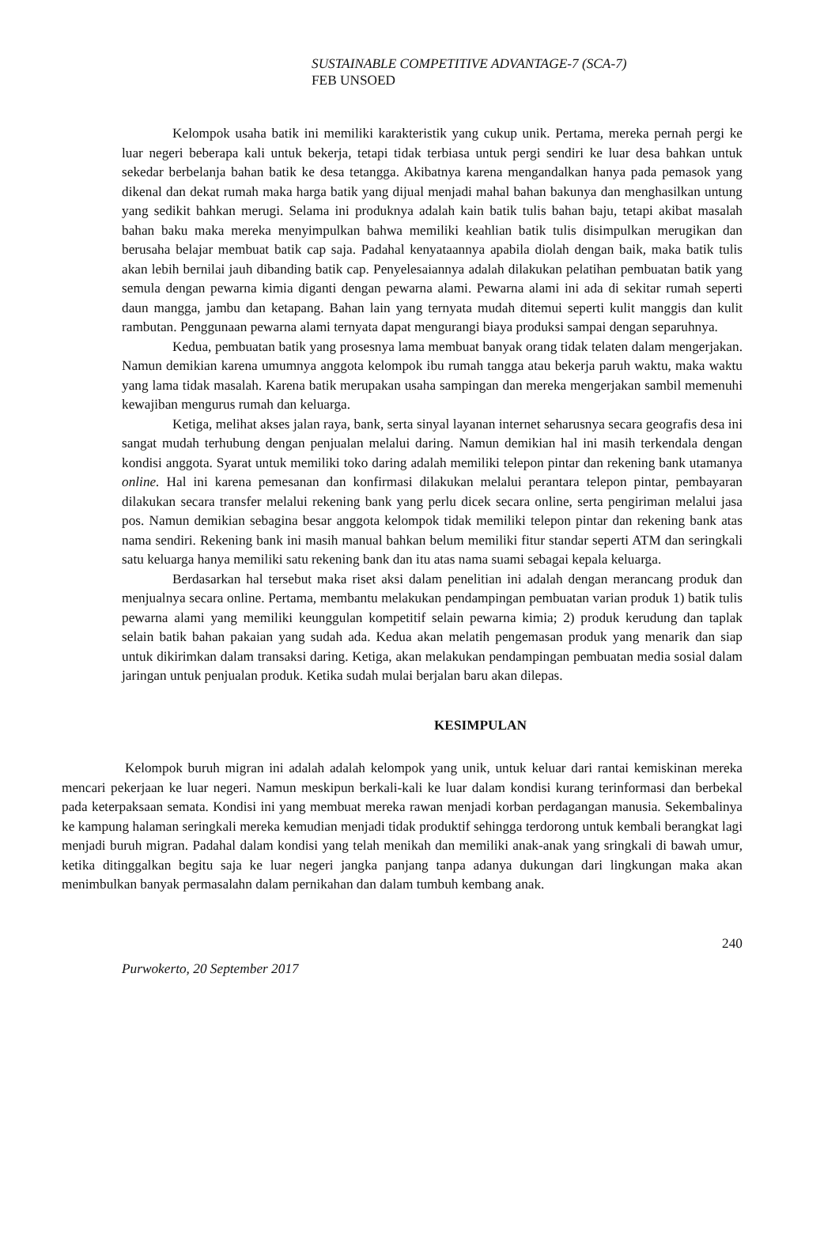SUSTAINABLE COMPETITIVE ADVANTAGE-7 (SCA-7)
FEB UNSOED
Kelompok usaha batik ini memiliki karakteristik yang cukup unik. Pertama, mereka pernah pergi ke luar negeri beberapa kali untuk bekerja, tetapi tidak terbiasa untuk pergi sendiri ke luar desa bahkan untuk sekedar berbelanja bahan batik ke desa tetangga. Akibatnya karena mengandalkan hanya pada pemasok yang dikenal dan dekat rumah maka harga batik yang dijual menjadi mahal bahan bakunya dan menghasilkan untung yang sedikit bahkan merugi. Selama ini produknya adalah kain batik tulis bahan baju, tetapi akibat masalah bahan baku maka mereka menyimpulkan bahwa memiliki keahlian batik tulis disimpulkan merugikan dan berusaha belajar membuat batik cap saja. Padahal kenyataannya apabila diolah dengan baik, maka batik tulis akan lebih bernilai jauh dibanding batik cap. Penyelesaiannya adalah dilakukan pelatihan pembuatan batik yang semula dengan pewarna kimia diganti dengan pewarna alami. Pewarna alami ini ada di sekitar rumah seperti daun mangga, jambu dan ketapang. Bahan lain yang ternyata mudah ditemui seperti kulit manggis dan kulit rambutan. Penggunaan pewarna alami ternyata dapat mengurangi biaya produksi sampai dengan separuhnya.
Kedua, pembuatan batik yang prosesnya lama membuat banyak orang tidak telaten dalam mengerjakan. Namun demikian karena umumnya anggota kelompok ibu rumah tangga atau bekerja paruh waktu, maka waktu yang lama tidak masalah. Karena batik merupakan usaha sampingan dan mereka mengerjakan sambil memenuhi kewajiban mengurus rumah dan keluarga.
Ketiga, melihat akses jalan raya, bank, serta sinyal layanan internet seharusnya secara geografis desa ini sangat mudah terhubung dengan penjualan melalui daring. Namun demikian hal ini masih terkendala dengan kondisi anggota. Syarat untuk memiliki toko daring adalah memiliki telepon pintar dan rekening bank utamanya online. Hal ini karena pemesanan dan konfirmasi dilakukan melalui perantara telepon pintar, pembayaran dilakukan secara transfer melalui rekening bank yang perlu dicek secara online, serta pengiriman melalui jasa pos. Namun demikian sebagina besar anggota kelompok tidak memiliki telepon pintar dan rekening bank atas nama sendiri. Rekening bank ini masih manual bahkan belum memiliki fitur standar seperti ATM dan seringkali satu keluarga hanya memiliki satu rekening bank dan itu atas nama suami sebagai kepala keluarga.
Berdasarkan hal tersebut maka riset aksi dalam penelitian ini adalah dengan merancang produk dan menjualnya secara online. Pertama, membantu melakukan pendampingan pembuatan varian produk 1) batik tulis pewarna alami yang memiliki keunggulan kompetitif selain pewarna kimia; 2) produk kerudung dan taplak selain batik bahan pakaian yang sudah ada. Kedua akan melatih pengemasan produk yang menarik dan siap untuk dikirimkan dalam transaksi daring. Ketiga, akan melakukan pendampingan pembuatan media sosial dalam jaringan untuk penjualan produk. Ketika sudah mulai berjalan baru akan dilepas.
KESIMPULAN
Kelompok buruh migran ini adalah adalah kelompok yang unik, untuk keluar dari rantai kemiskinan mereka mencari pekerjaan ke luar negeri. Namun meskipun berkali-kali ke luar dalam kondisi kurang terinformasi dan berbekal pada keterpaksaan semata. Kondisi ini yang membuat mereka rawan menjadi korban perdagangan manusia. Sekembalinya ke kampung halaman seringkali mereka kemudian menjadi tidak produktif sehingga terdorong untuk kembali berangkat lagi menjadi buruh migran. Padahal dalam kondisi yang telah menikah dan memiliki anak-anak yang sringkali di bawah umur, ketika ditinggalkan begitu saja ke luar negeri jangka panjang tanpa adanya dukungan dari lingkungan maka akan menimbulkan banyak permasalahn dalam pernikahan dan dalam tumbuh kembang anak.
240
Purwokerto, 20 September 2017